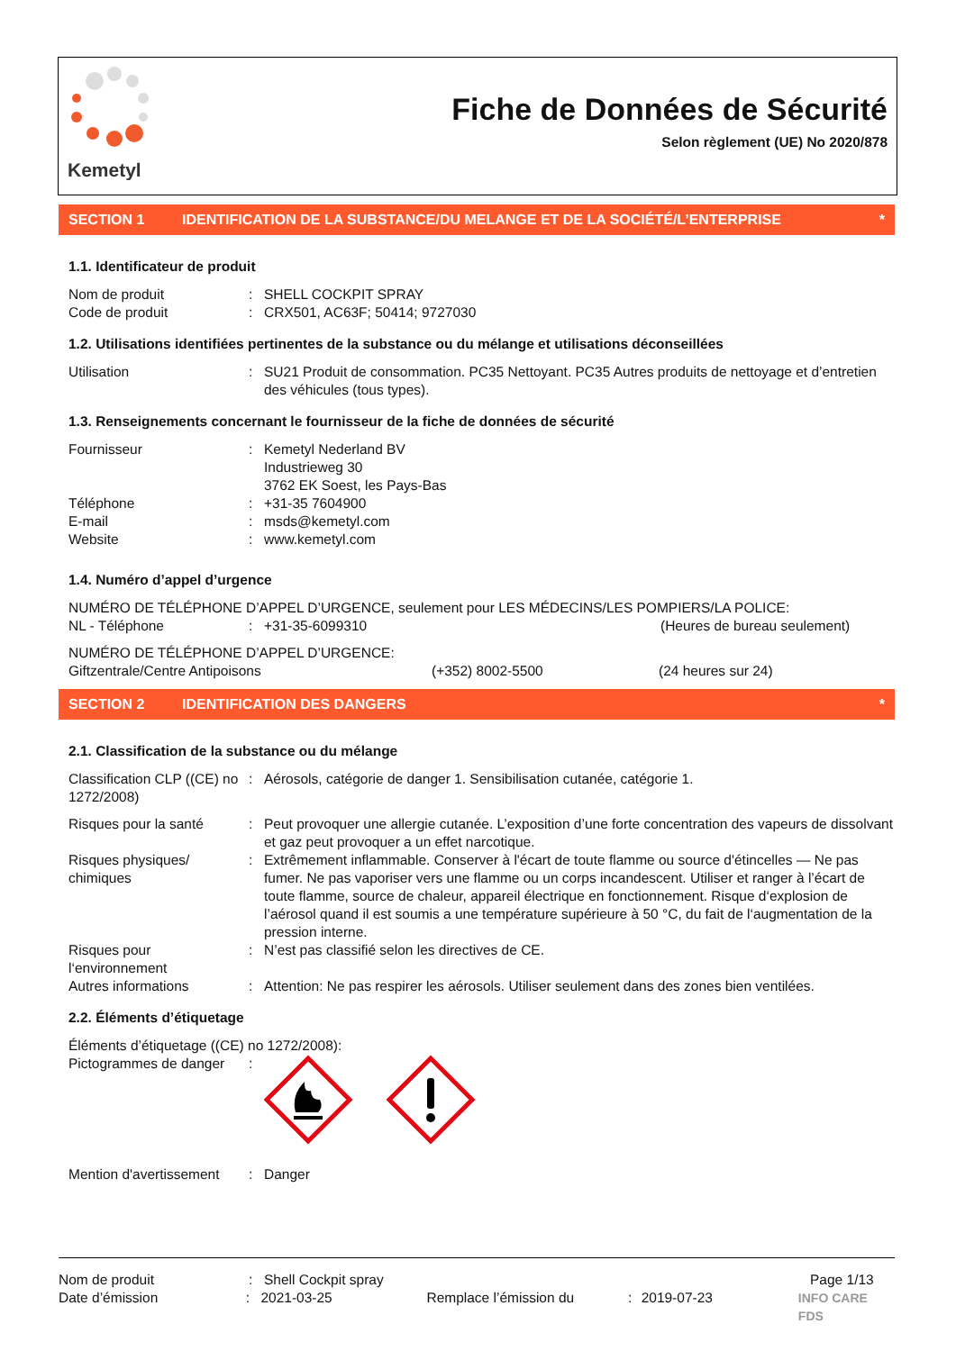Kemetyl
Fiche de Données de Sécurité
Selon règlement (UE) No 2020/878
SECTION 1 IDENTIFICATION DE LA SUBSTANCE/DU MELANGE ET DE LA SOCIÉTÉ/L’ENTERPRISE *
1.1. Identificateur de produit
Nom de produit: SHELL COCKPIT SPRAY
Code de produit: CRX501, AC63F; 50414; 9727030
1.2. Utilisations identifiées pertinentes de la substance ou du mélange et utilisations déconseillées
Utilisation: SU21 Produit de consommation. PC35 Nettoyant. PC35 Autres produits de nettoyage et d’entretien des véhicules (tous types).
1.3. Renseignements concernant le fournisseur de la fiche de données de sécurité
Fournisseur: Kemetyl Nederland BV
Industrieweg 30
3762 EK Soest, les Pays-Bas
Téléphone: +31-35 7604900
E-mail: msds@kemetyl.com
Website: www.kemetyl.com
1.4. Numéro d’appel d’urgence
NUMÉRO DE TÉLÉPHONE D’APPEL D’URGENCE, seulement pour LES MÉDECINS/LES POMPIERS/LA POLICE:
NL - Téléphone: +31-35-6099310 (Heures de bureau seulement)
NUMÉRO DE TÉLÉPHONE D’APPEL D’URGENCE:
Giftzentrale/Centre Antipoisons (+352) 8002-5500 (24 heures sur 24)
SECTION 2 IDENTIFICATION DES DANGERS *
2.1. Classification de la substance ou du mélange
Classification CLP ((CE) no 1272/2008): Aérosols, catégorie de danger 1. Sensibilisation cutanée, catégorie 1.
Risques pour la santé: Peut provoquer une allergie cutanée. L’exposition d’une forte concentration des vapeurs de dissolvant et gaz peut provoquer a un effet narcotique.
Risques physiques/ chimiques: Extrêmement inflammable. Conserver à l'écart de toute flamme ou source d'étincelles — Ne pas fumer. Ne pas vaporiser vers une flamme ou un corps incandescent. Utiliser et ranger à l’écart de toute flamme, source de chaleur, appareil électrique en fonctionnement. Risque d‘explosion de l’aérosol quand il est soumis a une température supérieure à 50 °C, du fait de l‘augmentation de la pression interne.
Risques pour l‘environnement: N’est pas classifié selon les directives de CE.
Autres informations: Attention: Ne pas respirer les aérosols. Utiliser seulement dans des zones bien ventilées.
2.2. Éléments d’étiquetage
Éléments d’étiquetage ((CE) no 1272/2008):
Pictogrammes de danger:
Mention d'avertissement: Danger
Nom de produit: Shell Cockpit spray Page 1/13
Date d’émission: 2021-03-25 Remplace l’émission du: 2019-07-23 INFO CARE FDS